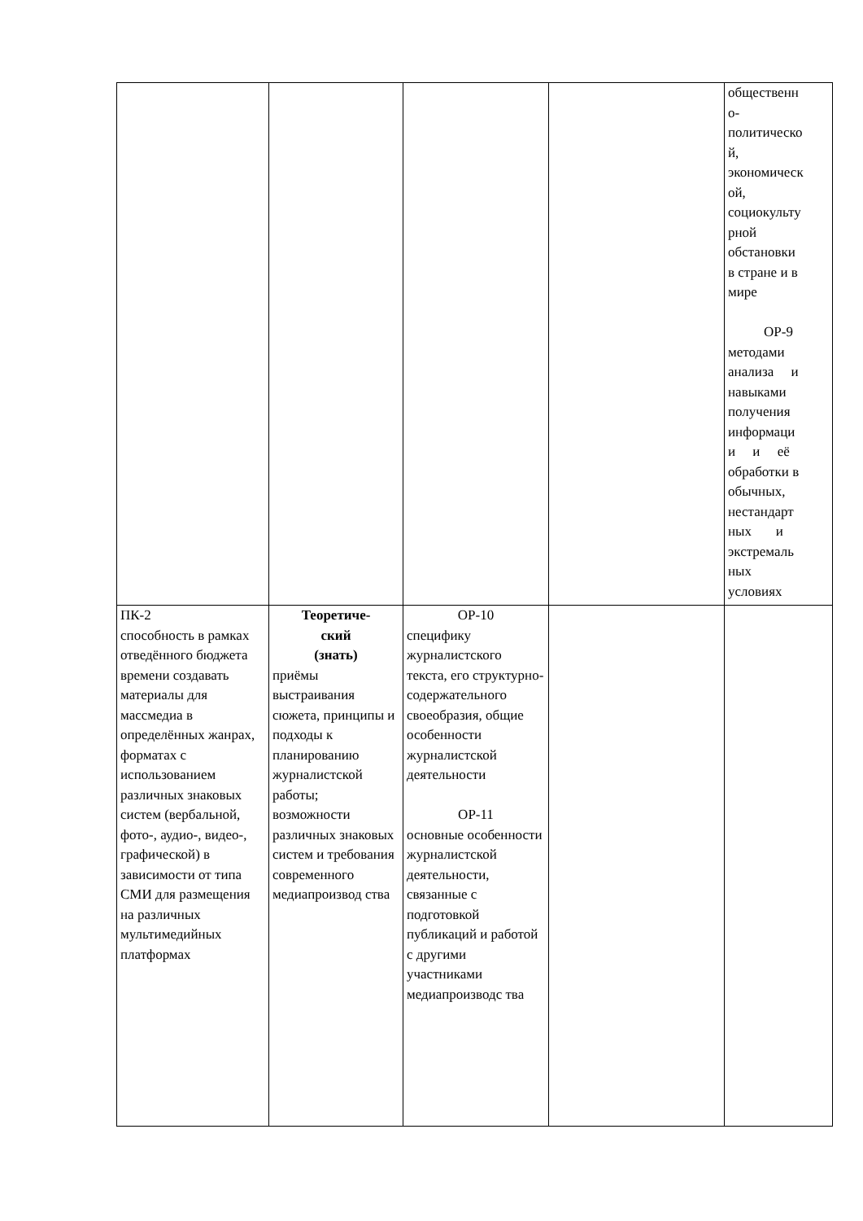| | | | | общественн о- политическо й, экономическ ой, социокульту рной обстановки в стране и в мире ОР-9 методами анализа и навыками получения информаци и и её обработки в обычных, нестандарт ных и экстремаль ных условиях |
| ПК-2 способность в рамках отведённого бюджета времени создавать материалы для массмедиа в определённых жанрах, форматах с использованием различных знаковых систем (вербальной, фото-, аудио-, видео-, графической) в зависимости от типа СМИ для размещения на различных мультимедийных платформах | Теоретиче- ский (знать) приёмы выстраивания сюжета, принципы и подходы к планированию журналистской работы; возможности различных знаковых систем и требования современного медиапроизвод ства | ОР-10 специфику журналистского текста, его структурно-содержательного своеобразия, общие особенности журналистской деятельности ОР-11 основные особенности журналистской деятельности, связанные с подготовкой публикаций и работой с другими участниками медиапроизводс тва | | |